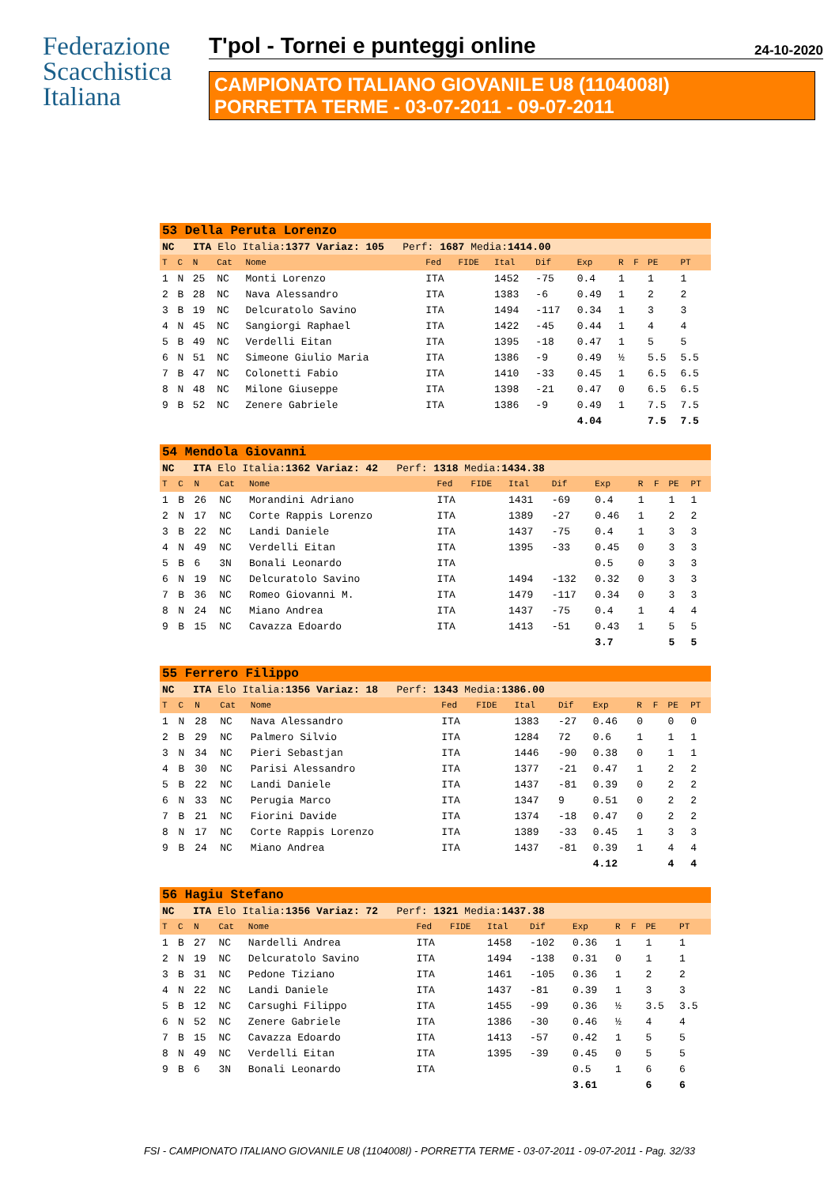Federazione
Scacchistica
Italiana
T'pol - Tornei e punteggi online 24-10-2020
CAMPIONATO ITALIANO GIOVANILE U8 (1104008I)
PORRETTA TERME - 03-07-2011 - 09-07-2011
| 53 Della Peruta Lorenzo | | | | | | | | | | | | | |
| NC ITA Elo Italia: 1377 Variaz: 105 Perf: 1687 Media: 1414.00 | | | | | | | | | | | | | |
| T | C | N | Cat | Nome | Fed | FIDE | Ital | Dif | Exp | R | F | PE | PT |
| 1 | N | 25 | NC | Monti Lorenzo | ITA | | 1452 | -75 | 0.4 | 1 | | 1 | 1 |
| 2 | B | 28 | NC | Nava Alessandro | ITA | | 1383 | -6 | 0.49 | 1 | | 2 | 2 |
| 3 | B | 19 | NC | Delcuratolo Savino | ITA | | 1494 | -117 | 0.34 | 1 | | 3 | 3 |
| 4 | N | 45 | NC | Sangiorgi Raphael | ITA | | 1422 | -45 | 0.44 | 1 | | 4 | 4 |
| 5 | B | 49 | NC | Verdelli Eitan | ITA | | 1395 | -18 | 0.47 | 1 | | 5 | 5 |
| 6 | N | 51 | NC | Simeone Giulio Maria | ITA | | 1386 | -9 | 0.49 | ½ | | 5.5 | 5.5 |
| 7 | B | 47 | NC | Colonetti Fabio | ITA | | 1410 | -33 | 0.45 | 1 | | 6.5 | 6.5 |
| 8 | N | 48 | NC | Milone Giuseppe | ITA | | 1398 | -21 | 0.47 | 0 | | 6.5 | 6.5 |
| 9 | B | 52 | NC | Zenere Gabriele | ITA | | 1386 | -9 | 0.49 | 1 | | 7.5 | 7.5 |
| | | | | | | | | | 4.04 | | | 7.5 | 7.5 |
| 54 Mendola Giovanni | | | | | | | | | | | | | |
| NC ITA Elo Italia: 1362 Variaz: 42 Perf: 1318 Media: 1434.38 | | | | | | | | | | | | | |
| T | C | N | Cat | Nome | Fed | FIDE | Ital | Dif | Exp | R | F | PE | PT |
| 1 | B | 26 | NC | Morandini Adriano | ITA | | 1431 | -69 | 0.4 | 1 | | 1 | 1 |
| 2 | N | 17 | NC | Corte Rappis Lorenzo | ITA | | 1389 | -27 | 0.46 | 1 | | 2 | 2 |
| 3 | B | 22 | NC | Landi Daniele | ITA | | 1437 | -75 | 0.4 | 1 | | 3 | 3 |
| 4 | N | 49 | NC | Verdelli Eitan | ITA | | 1395 | -33 | 0.45 | 0 | | 3 | 3 |
| 5 | B | 6 | 3N | Bonali Leonardo | ITA | | | | 0.5 | 0 | | 3 | 3 |
| 6 | N | 19 | NC | Delcuratolo Savino | ITA | | 1494 | -132 | 0.32 | 0 | | 3 | 3 |
| 7 | B | 36 | NC | Romeo Giovanni M. | ITA | | 1479 | -117 | 0.34 | 0 | | 3 | 3 |
| 8 | N | 24 | NC | Miano Andrea | ITA | | 1437 | -75 | 0.4 | 1 | | 4 | 4 |
| 9 | B | 15 | NC | Cavazza Edoardo | ITA | | 1413 | -51 | 0.43 | 1 | | 5 | 5 |
| | | | | | | | | | 3.7 | | | 5 | 5 |
| 55 Ferrero Filippo | | | | | | | | | | | | | |
| NC ITA Elo Italia: 1356 Variaz: 18 Perf: 1343 Media: 1386.00 | | | | | | | | | | | | | |
| T | C | N | Cat | Nome | Fed | FIDE | Ital | Dif | Exp | R | F | PE | PT |
| 1 | N | 28 | NC | Nava Alessandro | ITA | | 1383 | -27 | 0.46 | 0 | | 0 | 0 |
| 2 | B | 29 | NC | Palmero Silvio | ITA | | 1284 | 72 | 0.6 | 1 | | 1 | 1 |
| 3 | N | 34 | NC | Pieri Sebastjan | ITA | | 1446 | -90 | 0.38 | 0 | | 1 | 1 |
| 4 | B | 30 | NC | Parisi Alessandro | ITA | | 1377 | -21 | 0.47 | 1 | | 2 | 2 |
| 5 | B | 22 | NC | Landi Daniele | ITA | | 1437 | -81 | 0.39 | 0 | | 2 | 2 |
| 6 | N | 33 | NC | Perugia Marco | ITA | | 1347 | 9 | 0.51 | 0 | | 2 | 2 |
| 7 | B | 21 | NC | Fiorini Davide | ITA | | 1374 | -18 | 0.47 | 0 | | 2 | 2 |
| 8 | N | 17 | NC | Corte Rappis Lorenzo | ITA | | 1389 | -33 | 0.45 | 1 | | 3 | 3 |
| 9 | B | 24 | NC | Miano Andrea | ITA | | 1437 | -81 | 0.39 | 1 | | 4 | 4 |
| | | | | | | | | | 4.12 | | | 4 | 4 |
| 56 Hagiu Stefano | | | | | | | | | | | | | |
| NC ITA Elo Italia: 1356 Variaz: 72 Perf: 1321 Media: 1437.38 | | | | | | | | | | | | | |
| T | C | N | Cat | Nome | Fed | FIDE | Ital | Dif | Exp | R | F | PE | PT |
| 1 | B | 27 | NC | Nardelli Andrea | ITA | | 1458 | -102 | 0.36 | 1 | | 1 | 1 |
| 2 | N | 19 | NC | Delcuratolo Savino | ITA | | 1494 | -138 | 0.31 | 0 | | 1 | 1 |
| 3 | B | 31 | NC | Pedone Tiziano | ITA | | 1461 | -105 | 0.36 | 1 | | 2 | 2 |
| 4 | N | 22 | NC | Landi Daniele | ITA | | 1437 | -81 | 0.39 | 1 | | 3 | 3 |
| 5 | B | 12 | NC | Carsughi Filippo | ITA | | 1455 | -99 | 0.36 | ½ | | 3.5 | 3.5 |
| 6 | N | 52 | NC | Zenere Gabriele | ITA | | 1386 | -30 | 0.46 | ½ | | 4 | 4 |
| 7 | B | 15 | NC | Cavazza Edoardo | ITA | | 1413 | -57 | 0.42 | 1 | | 5 | 5 |
| 8 | N | 49 | NC | Verdelli Eitan | ITA | | 1395 | -39 | 0.45 | 0 | | 5 | 5 |
| 9 | B | 6 | 3N | Bonali Leonardo | ITA | | | | 0.5 | 1 | | 6 | 6 |
| | | | | | | | | | 3.61 | | | 6 | 6 |
FSI - CAMPIONATO ITALIANO GIOVANILE U8 (1104008I) - PORRETTA TERME - 03-07-2011 - 09-07-2011 - Pag. 32/33